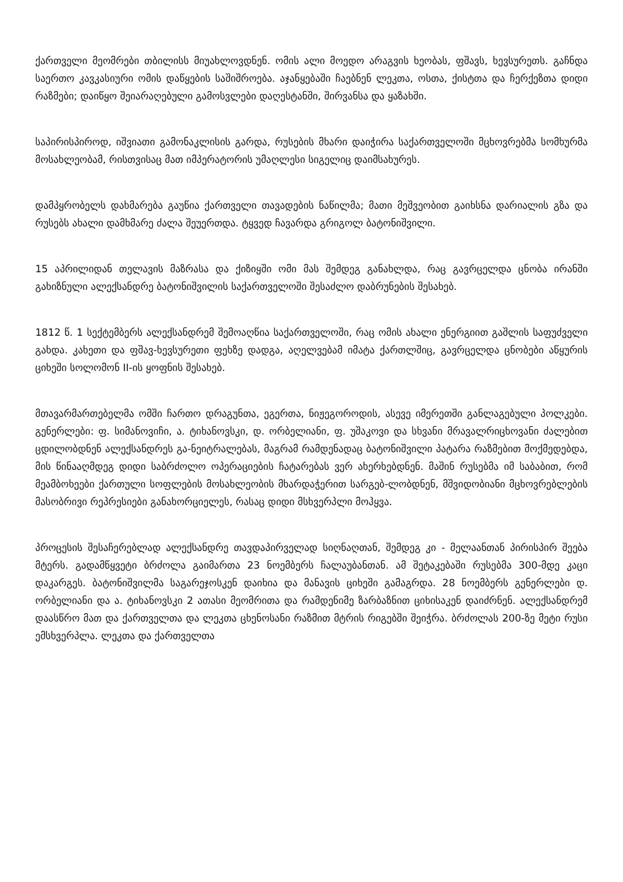ქართველი მეომრები თბილისს მიუახლოვდნენ. ომის ალი მოედო არაგვის ხეობას, ფშავს, ხევსურეთს. გაჩნდა საერთო კავკასიური ომის დაწყების საშიშროება. აჯანყებაში ჩაებნენ ლეკთა, ოსთა, ქისტთა და ჩერქეზთა დიდი რაზმები; დაიწყო შეიარაღებული გამოსვლები დაღესტანში, შირვანსა და ყაზახში.
საპირისპიროდ, იშვიათი გამონაკლისის გარდა, რუსების მხარი დაიჭირა საქართველოში მცხოვრებმა სომხურმა მოსახლეობამ, რისთვისაც მათ იმპერატორის უმაღლესი სიგელიც დაიმსახურეს.
დამპყრობელს დახმარება გაუწია ქართველი თავადების ნაწილმა; მათი მეშვეობით გაიხსნა დარიალის გზა და რუსებს ახალი დამხმარე ძალა შეუერთდა. ტყვედ ჩავარდა გრიგოლ ბატონიშვილი.
15 აპრილიდან თელავის მაზრასა და ქიზიყში ომი მას შემდეგ განახლდა, რაც გავრცელდა ცნობა ირანში გახიზნული ალექსანდრე ბატონიშვილის საქართველოში შესაძლო დაბრუნების შესახებ.
1812 წ. 1 სექტემბერს ალექსანდრემ შემოაღწია საქართველოში, რაც ომის ახალი ენერგიით გაშლის საფუძველი გახდა. კახეთი და ფშავ-ხევსურეთი ფეხზე დადგა, აღელვებამ იმატა ქართლშიც, გავრცელდა ცნობები აწყურის ციხეში სოლომონ II-ის ყოფნის შესახებ.
მთავარმართებელმა ომში ჩართო დრაგუნთა, ეგერთა, ნიჟეგოროდის, ასევე იმერეთში განლაგებული პოლკები. გენერლები: ფ. სიმანოვიჩი, ა. ტიხანოვსკი, დ. ორბელიანი, ფ. უშაკოვი და სხვანი მრავალრიცხოვანი ძალებით ცდილობდნენ ალექსანდრეს გა-ნეიტრალებას, მაგრამ რამდენადაც ბატონიშვილი პატარა რაზმებით მოქმედებდა, მის წინააღმდეგ დიდი საბრძოლო ოპერაციების ჩატარებას ვერ ახერხებდნენ. მაშინ რუსებმა იმ საბაბით, რომ მეამბოხეები ქართული სოფლების მოსახლეობის მხარდაჭერით სარგებ-ლობდნენ, მშვიდობიანი მცხოვრებლების მასობრივი რეპრესიები განახორციელეს, რასაც დიდი მსხვერპლი მოჰყვა.
პროცესის შესაჩერებლად ალექსანდრე თავდაპირველად სიღნაღთან, შემდეგ კი - მელაანთან პირისპირ შეება მტერს. გადამწყვეტი ბრძოლა გაიმართა 23 ნოემბერს ჩალაუბანთან. ამ შეტაკებაში რუსებმა 300-მდე კაცი დაკარგეს. ბატონიშვილმა საგარეჯოსკენ დაიხია და მანავის ციხეში გამაგრდა. 28 ნოემბერს გენერლები დ. ორბელიანი და ა. ტიხანოვსკი 2 ათასი მეომრითა და რამდენიმე ზარბაზნით ციხისაკენ დაიძრნენ. ალექსანდრემ დაასწრო მათ და ქართველთა და ლეკთა ცხენოსანი რაზმით მტრის რიგებში შეიჭრა. ბრძოლას 200-ზე მეტი რუსი ემსხვერპლა. ლეკთა და ქართველთა